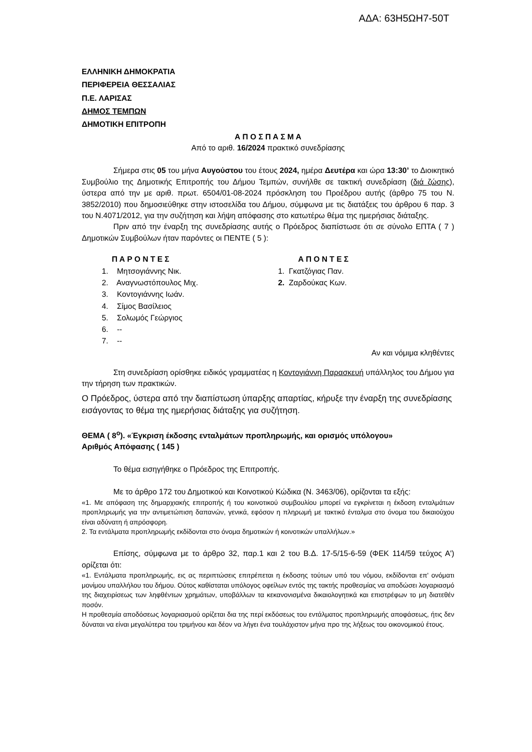ΑΔΑ: 63Η5ΩΗ7-50Τ
ΕΛΛΗΝΙΚΗ ΔΗΜΟΚΡΑΤΙΑ
ΠΕΡΙΦΕΡΕΙΑ ΘΕΣΣΑΛΙΑΣ
Π.Ε. ΛΑΡΙΣΑΣ
ΔΗΜΟΣ ΤΕΜΠΩΝ
ΔΗΜΟΤΙΚΗ ΕΠΙΤΡΟΠΗ
Α Π Ο Σ Π Α Σ Μ Α
Από το αριθ. 16/2024 πρακτικό συνεδρίασης
Σήμερα στις 05 του μήνα Αυγούστου του έτους 2024, ημέρα Δευτέρα και ώρα 13:30’ το Διοικητικό Συμβούλιο της Δημοτικής Επιτροπής του Δήμου Τεμπών, συνήλθε σε τακτική συνεδρίαση (διά ζώσης), ύστερα από την με αριθ. πρωτ. 6504/01-08-2024 πρόσκληση του Προέδρου αυτής (άρθρο 75 του Ν. 3852/2010) που δημοσιεύθηκε στην ιστοσελίδα του Δήμου, σύμφωνα με τις διατάξεις του άρθρου 6 παρ. 3 του Ν.4071/2012, για την συζήτηση και λήψη απόφασης στο κατωτέρω θέμα της ημερήσιας διάταξης.
Πριν από την έναρξη της συνεδρίασης αυτής ο Πρόεδρος διαπίστωσε ότι σε σύνολο ΕΠΤΑ ( 7 ) Δημοτικών Συμβούλων ήταν παρόντες οι ΠΕΝΤΕ ( 5 ):
Π Α Ρ Ο Ν Τ Ε Σ
1. Μητσογιάννης Νικ.
2. Αναγνωστόπουλος Μιχ.
3. Κοντογιάννης Ιωάν.
4. Σίμος Βασίλειος
5. Σολωμός Γεώργιος
6. --
7. --
Α Π Ο Ν Τ Ε Σ
1. Γκατζόγιας Παν.
2. Ζαρδούκας Κων.
Αν και νόμιμα κληθέντες
Στη συνεδρίαση ορίσθηκε ειδικός γραμματέας η Κοντογιάννη Παρασκευή υπάλληλος του Δήμου για την τήρηση των πρακτικών.
Ο Πρόεδρος, ύστερα από την διαπίστωση ύπαρξης απαρτίας, κήρυξε την έναρξη της συνεδρίασης εισάγοντας το θέμα της ημερήσιας διάταξης για συζήτηση.
ΘΕΜΑ ( 8<sup>ο</sup>). «Έγκριση έκδοσης ενταλμάτων προπληρωμής, και ορισμός υπόλογου»
Αριθμός Απόφασης ( 145 )
Το θέμα εισηγήθηκε ο Πρόεδρος της Επιτροπής.
Με το άρθρο 172 του Δημοτικού και Κοινοτικού Κώδικα (Ν. 3463/06), ορίζονται τα εξής:
«1. Με απόφαση της δημαρχιακής επιτροπής ή του κοινοτικού συμβουλίου μπορεί να εγκρίνεται η έκδοση ενταλμάτων προπληρωμής για την αντιμετώπιση δαπανών, γενικά, εφόσον η πληρωμή με τακτικό ένταλμα στο όνομα του δικαιούχου είναι αδύνατη ή απρόσφορη.
2. Τα εντάλματα προπληρωμής εκδίδονται στο όνομα δημοτικών ή κοινοτικών υπαλλήλων.»
Επίσης, σύμφωνα με το άρθρο 32, παρ.1 και 2 του Β.Δ. 17-5/15-6-59 (ΦΕΚ 114/59 τεύχος Α') ορίζεται ότι:
«1. Εντάλματα προπληρωμής, εις ας περιπτώσεις επιτρέπεται η έκδοσης τούτων υπό του νόμου, εκδίδονται επ' ονόματι μονίμου υπαλλήλου του δήμου. Ούτος καθίσταται υπόλογος οφείλων εντός της τακτής προθεσμίας να αποδώσει λογαριασμό της διαχειρίσεως των ληφθέντων χρημάτων, υποβάλλων τα κεκανονισμένα δικαιολογητικά και επιστρέφων το μη διατεθέν ποσόν.
Η προθεσμία αποδόσεως λογαριασμού ορίζεται δια της περί εκδόσεως του εντάλματος προπληρωμής αποφάσεως, ήτις δεν δύναται να είναι μεγαλύτερα του τριμήνου και δέον να λήγει ένα τουλάχιστον μήνα προ της λήξεως του οικονομικού έτους.